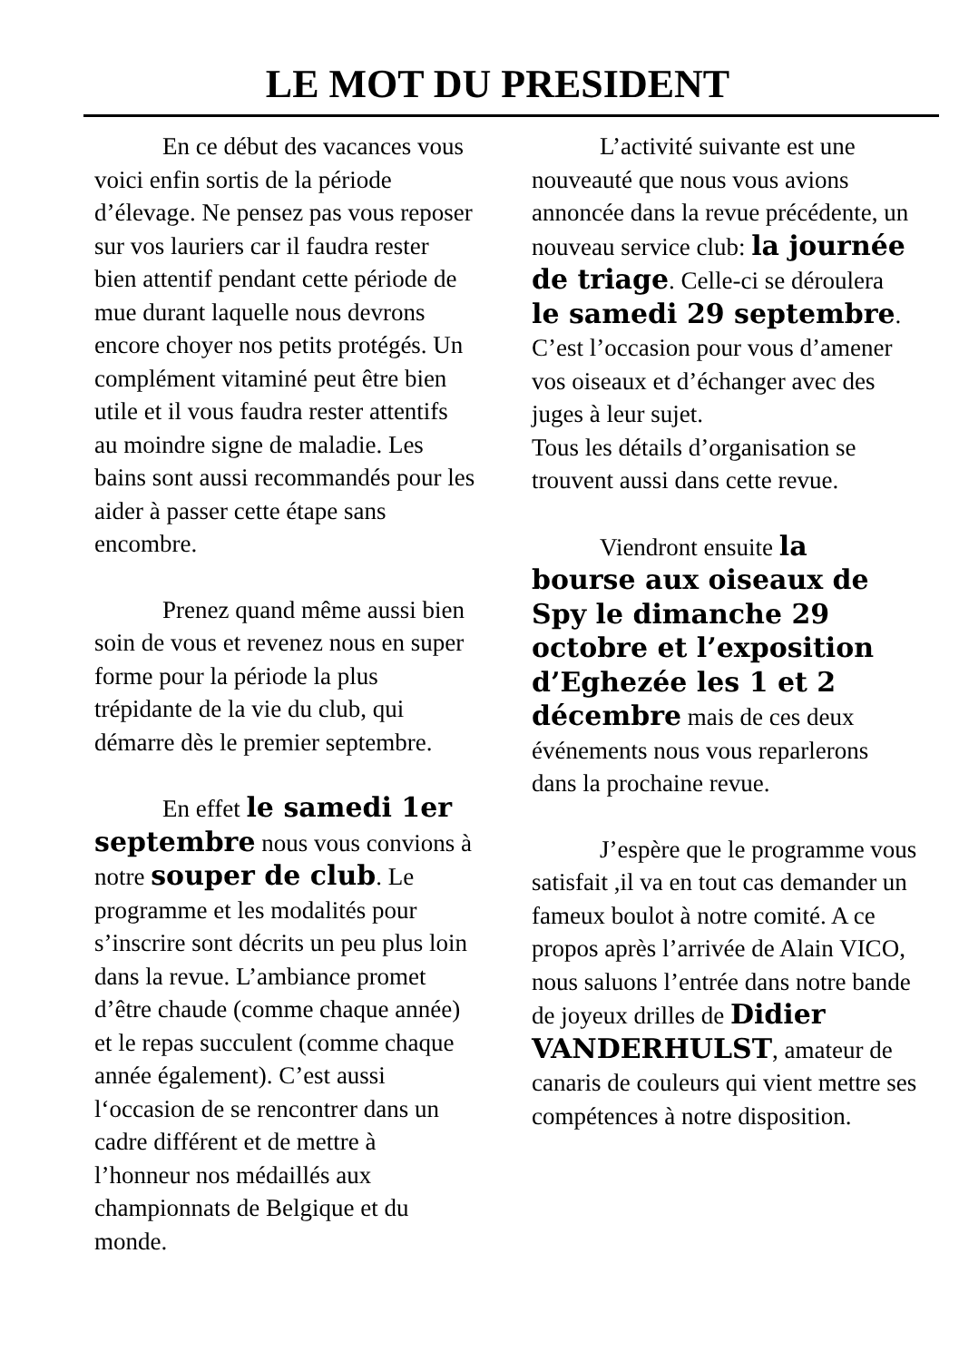LE MOT DU PRESIDENT
En ce début des vacances vous voici enfin sortis de la période d’élevage. Ne pensez pas vous reposer sur vos lauriers car il faudra rester bien attentif pendant cette période de mue durant laquelle nous devrons encore choyer nos petits protégés. Un complément vitaminé peut être bien utile et il vous faudra rester attentifs au moindre signe de maladie. Les bains sont aussi recommandés pour les aider à passer cette étape sans encombre.
Prenez quand même aussi bien soin de vous et revenez nous en super forme pour la période la plus trépidante de la vie du club, qui démarre dès le premier septembre.
En effet le samedi 1er septembre nous vous convions à notre souper de club. Le programme et les modalités pour s’inscrire sont décrits un peu plus loin dans la revue. L’ambiance promet d’être chaude (comme chaque année) et le repas succulent (comme chaque année également). C’est aussi l‘occasion de se rencontrer dans un cadre différent et de mettre à l’honneur nos médaillés aux championnats de Belgique et du monde.
L’activité suivante est une nouveauté que nous vous avions annoncée dans la revue précédente, un nouveau service club: la journée de triage. Celle-ci se déroulera le samedi 29 septembre. C’est l’occasion pour vous d’amener vos oiseaux et d’échanger avec des juges à leur sujet.
Tous les détails d’organisation se trouvent aussi dans cette revue.
Viendront ensuite la bourse aux oiseaux de Spy le dimanche 29 octobre et l’exposition d’Eghezée les 1 et 2 décembre mais de ces deux événements nous vous reparlerons dans la prochaine revue.
J’espère que le programme vous satisfait ,il va en tout cas demander un fameux boulot à notre comité. A ce propos après l’arrivée de Alain VICO, nous saluons l’entrée dans notre bande de joyeux drilles de Didier VANDERHULST, amateur de canaris de couleurs qui vient mettre ses compétences à notre disposition.